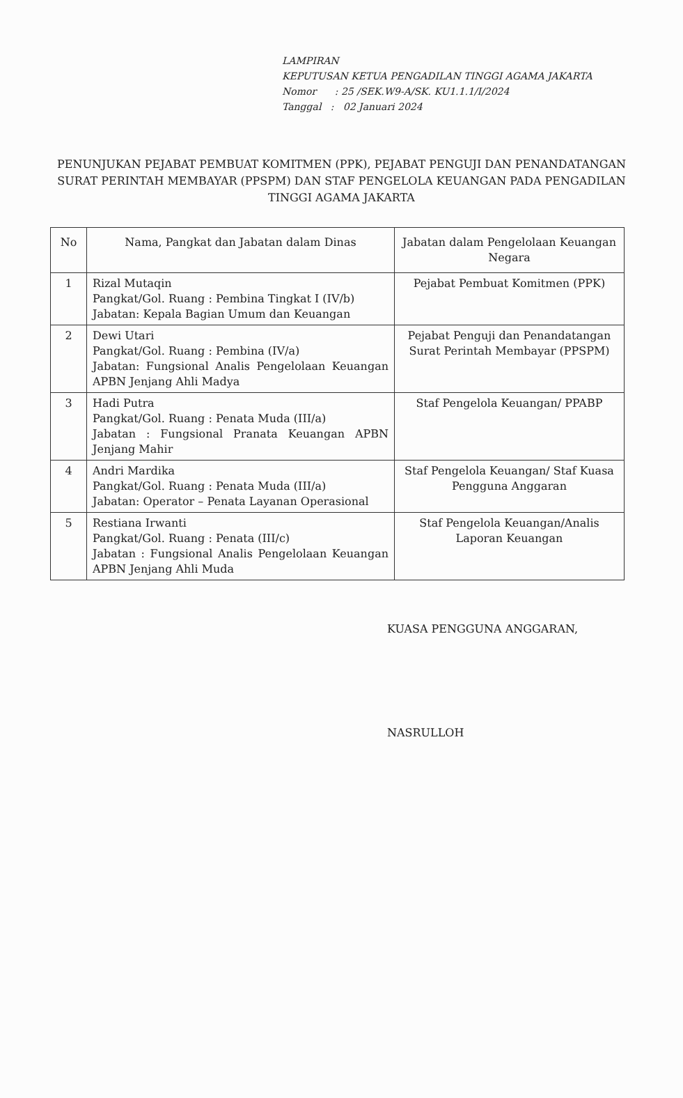LAMPIRAN
KEPUTUSAN KETUA PENGADILAN TINGGI AGAMA JAKARTA
Nomor : 25 /SEK.W9-A/SK. KU1.1.1/I/2024
Tanggal : 02 Januari 2024
PENUNJUKAN PEJABAT PEMBUAT KOMITMEN (PPK), PEJABAT PENGUJI DAN PENANDATANGAN SURAT PERINTAH MEMBAYAR (PPSPM) DAN STAF PENGELOLA KEUANGAN PADA PENGADILAN TINGGI AGAMA JAKARTA
| No | Nama, Pangkat dan Jabatan dalam Dinas | Jabatan dalam Pengelolaan Keuangan Negara |
| --- | --- | --- |
| 1 | Rizal Mutaqin Pangkat/Gol. Ruang : Pembina Tingkat I (IV/b) Jabatan: Kepala Bagian Umum dan Keuangan | Pejabat Pembuat Komitmen (PPK) |
| 2 | Dewi Utari Pangkat/Gol. Ruang : Pembina (IV/a) Jabatan: Fungsional Analis Pengelolaan Keuangan APBN Jenjang Ahli Madya | Pejabat Penguji dan Penandatangan Surat Perintah Membayar (PPSPM) |
| 3 | Hadi Putra Pangkat/Gol. Ruang : Penata Muda (III/a) Jabatan : Fungsional Pranata Keuangan APBN Jenjang Mahir | Staf Pengelola Keuangan/ PPABP |
| 4 | Andri Mardika Pangkat/Gol. Ruang : Penata Muda (III/a) Jabatan: Operator – Penata Layanan Operasional | Staf Pengelola Keuangan/ Staf Kuasa Pengguna Anggaran |
| 5 | Restiana Irwanti Pangkat/Gol. Ruang : Penata (III/c) Jabatan : Fungsional Analis Pengelolaan Keuangan APBN Jenjang Ahli Muda | Staf Pengelola Keuangan/Analis Laporan Keuangan |
KUASA PENGGUNA ANGGARAN,
NASRULLOH